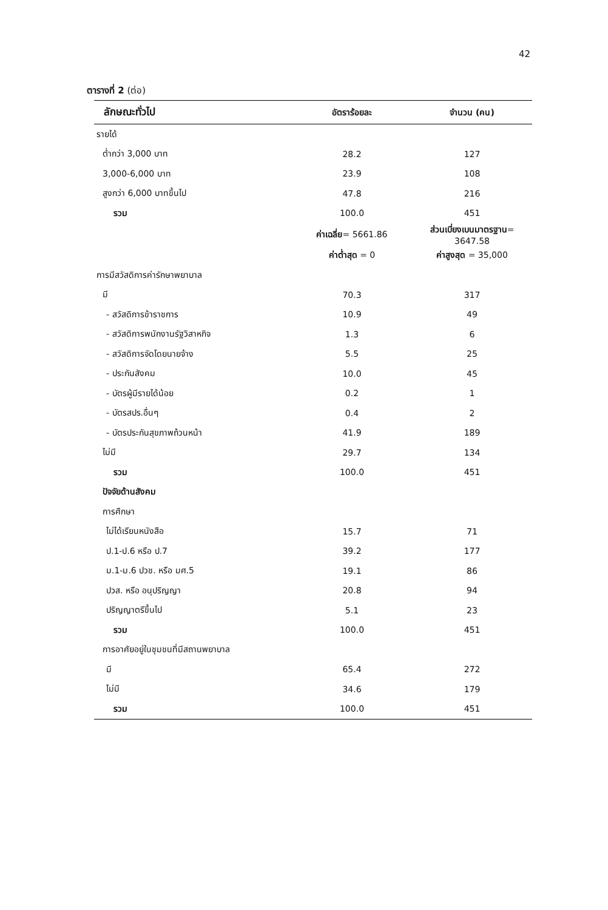42
ตารางที่ 2 (ต่อ)
| ลักษณะทั่วไป | อัตราร้อยละ | จำนวน (คน) |
| --- | --- | --- |
| รายได้ | | |
| ต่ำกว่า 3,000 บาท | 28.2 | 127 |
| 3,000-6,000 บาท | 23.9 | 108 |
| สูงกว่า 6,000 บาทขึ้นไป | 47.8 | 216 |
| รวม | 100.0 | 451 |
| | ค่าเฉลี่ย = 5661.86 | ส่วนเบี่ยงเบนมาตรฐาน = 3647.58 |
| | ค่าต่ำสุด = 0 | ค่าสูงสุด = 35,000 |
| การมีสวัสดิการค่ารักษาพยาบาล | | |
| มี | 70.3 | 317 |
| - สวัสดิการข้าราชการ | 10.9 | 49 |
| - สวัสดิการพนักงานรัฐวิสาหกิจ | 1.3 | 6 |
| - สวัสดิการจัดโดยนายจ้าง | 5.5 | 25 |
| - ประกันสังคม | 10.0 | 45 |
| - บัตรผู้มีรายได้น้อย | 0.2 | 1 |
| - บัตรสปร.อื่นๆ | 0.4 | 2 |
| - บัตรประกันสุขภาพถ้วนหน้า | 41.9 | 189 |
| ไม่มี | 29.7 | 134 |
| รวม | 100.0 | 451 |
| ปัจจัยด้านสังคม | | |
| การศึกษา | | |
| ไม่ได้เรียนหนังสือ | 15.7 | 71 |
| ป.1-ป.6 หรือ ป.7 | 39.2 | 177 |
| ม.1-ม.6 ปวช. หรือ มศ.5 | 19.1 | 86 |
| ปวส. หรือ อนุปริญญา | 20.8 | 94 |
| ปริญญาตรีขึ้นไป | 5.1 | 23 |
| รวม | 100.0 | 451 |
| การอาศัยอยู่ในชุมชนที่มีสถานพยาบาล | | |
| มี | 65.4 | 272 |
| ไม่มี | 34.6 | 179 |
| รวม | 100.0 | 451 |